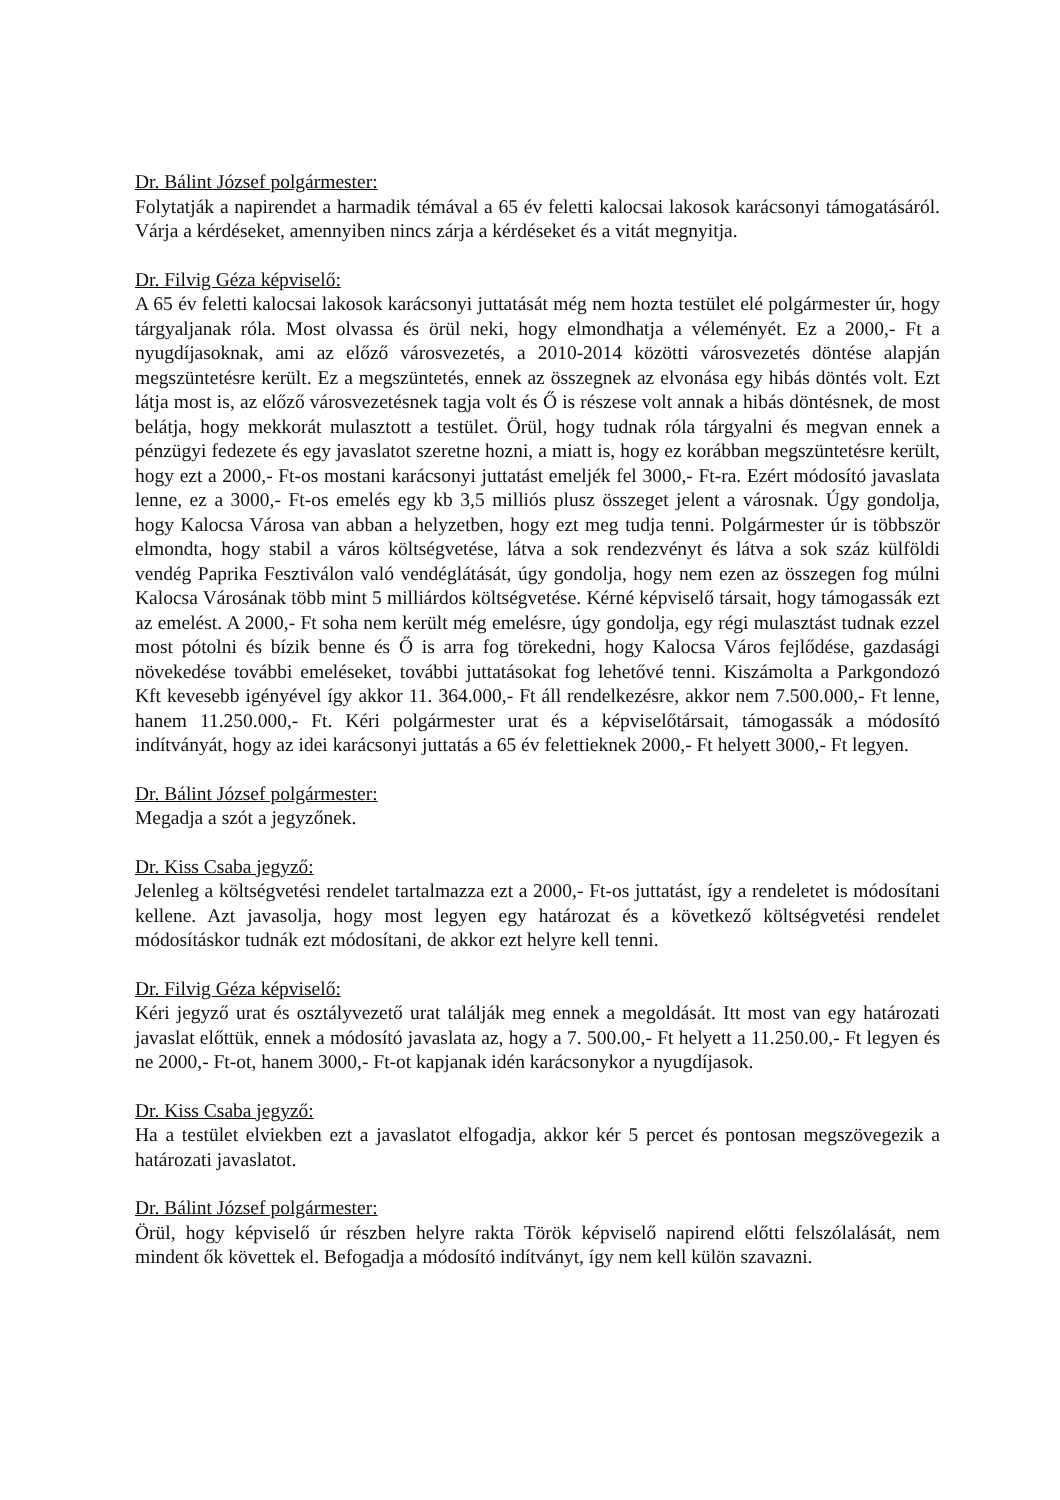Dr. Bálint József polgármester:
Folytatják a napirendet a harmadik témával a 65 év feletti kalocsai lakosok karácsonyi támogatásáról. Várja a kérdéseket, amennyiben nincs zárja a kérdéseket és a vitát megnyitja.
Dr. Filvig Géza képviselő:
A 65 év feletti kalocsai lakosok karácsonyi juttatását még nem hozta testület elé polgármester úr, hogy tárgyaljanak róla. Most olvassa és örül neki, hogy elmondhatja a véleményét. Ez a 2000,- Ft a nyugdíjasoknak, ami az előző városvezetés, a 2010-2014 közötti városvezetés döntése alapján megszüntetésre került. Ez a megszüntetés, ennek az összegnek az elvonása egy hibás döntés volt. Ezt látja most is, az előző városvezetésnek tagja volt és Ő is részese volt annak a hibás döntésnek, de most belátja, hogy mekkorát mulasztott a testület. Örül, hogy tudnak róla tárgyalni és megvan ennek a pénzügyi fedezete és egy javaslatot szeretne hozni, a miatt is, hogy ez korábban megszüntetésre került, hogy ezt a 2000,- Ft-os mostani karácsonyi juttatást emeljék fel 3000,- Ft-ra. Ezért módosító javaslata lenne, ez a 3000,- Ft-os emelés egy kb 3,5 milliós plusz összeget jelent a városnak. Úgy gondolja, hogy Kalocsa Városa van abban a helyzetben, hogy ezt meg tudja tenni. Polgármester úr is többször elmondta, hogy stabil a város költségvetése, látva a sok rendezvényt és látva a sok száz külföldi vendég Paprika Fesztiválon való vendéglátását, úgy gondolja, hogy nem ezen az összegen fog múlni Kalocsa Városának több mint 5 milliárdos költségvetése. Kérné képviselő társait, hogy támogassák ezt az emelést. A 2000,- Ft soha nem került még emelésre, úgy gondolja, egy régi mulasztást tudnak ezzel most pótolni és bízik benne és Ő is arra fog törekedni, hogy Kalocsa Város fejlődése, gazdasági növekedése további emeléseket, további juttatásokat fog lehetővé tenni. Kiszámolta a Parkgondozó Kft kevesebb igényével így akkor 11. 364.000,- Ft áll rendelkezésre, akkor nem 7.500.000,- Ft lenne, hanem 11.250.000,- Ft. Kéri polgármester urat és a képviselőtársait, támogassák a módosító indítványát, hogy az idei karácsonyi juttatás a 65 év felettieknek 2000,- Ft helyett 3000,- Ft legyen.
Dr. Bálint József polgármester:
Megadja a szót a jegyzőnek.
Dr. Kiss Csaba jegyző:
Jelenleg a költségvetési rendelet tartalmazza ezt a 2000,- Ft-os juttatást, így a rendeletet is módosítani kellene. Azt javasolja, hogy most legyen egy határozat és a következő költségvetési rendelet módosításkor tudnák ezt módosítani, de akkor ezt helyre kell tenni.
Dr. Filvig Géza képviselő:
Kéri jegyző urat és osztályvezető urat találják meg ennek a megoldását. Itt most van egy határozati javaslat előttük, ennek a módosító javaslata az, hogy a 7. 500.00,- Ft helyett a 11.250.00,- Ft legyen és ne 2000,- Ft-ot, hanem 3000,- Ft-ot kapjanak idén karácsonykor a nyugdíjasok.
Dr. Kiss Csaba jegyző:
Ha a testület elviekben ezt a javaslatot elfogadja, akkor kér 5 percet és pontosan megszövegezik a határozati javaslatot.
Dr. Bálint József polgármester:
Örül, hogy képviselő úr részben helyre rakta Török képviselő napirend előtti felszólalását, nem mindent ők követtek el. Befogadja a módosító indítványt, így nem kell külön szavazni.